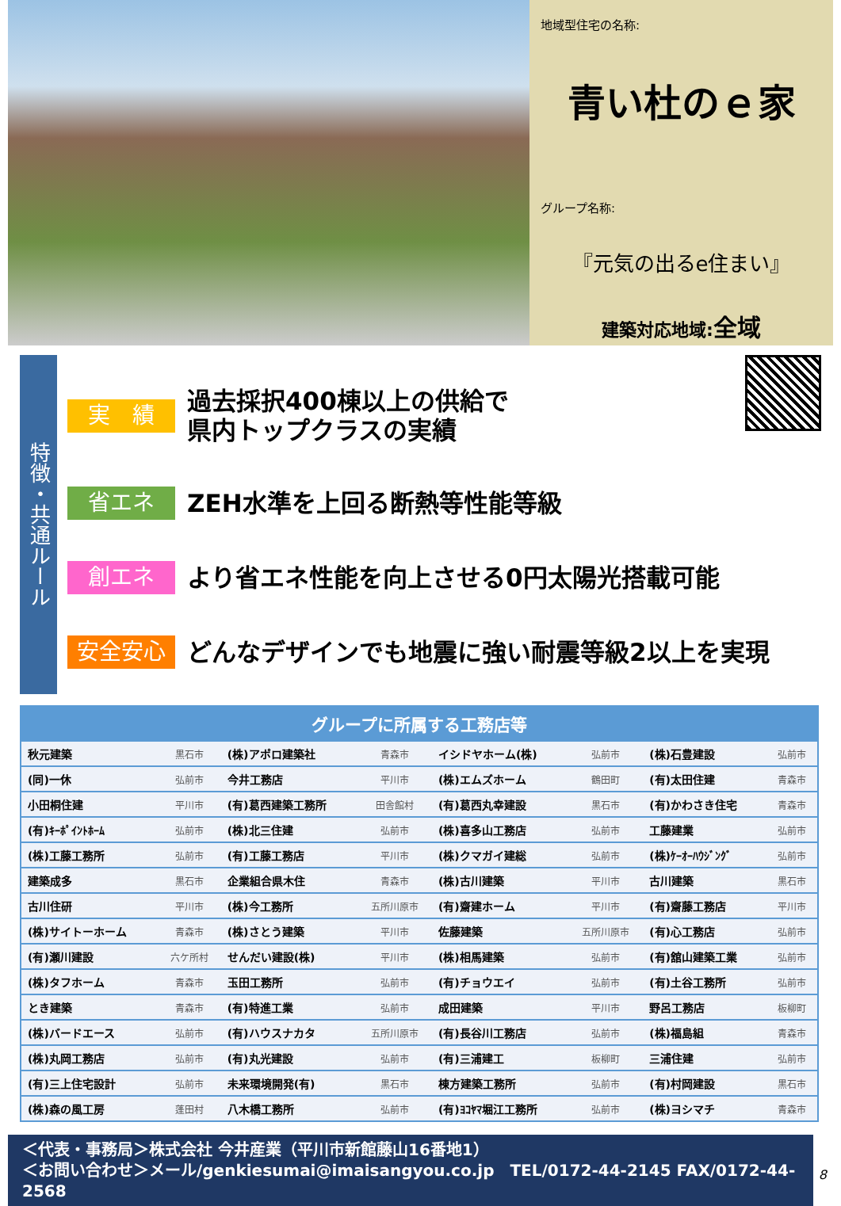地域型住宅の名称:
青い杜のｅ家
グループ名称:
『元気の出るe住まい』
建築対応地域:全域
特徴・共通ルール
実　績
過去採択400棟以上の供給で
県内トップクラスの実績
省エネ
ZEH水準を上回る断熱等性能等級
創エネ
より省エネ性能を向上させる0円太陽光搭載可能
安全安心
どんなデザインでも地震に強い耐震等級2以上を実現
| グループに所属する工務店等 | | | | | | | |
| --- | --- | --- | --- | --- | --- | --- | --- |
| 秋元建築 | 黒石市 | (株)アポロ建築社 | 青森市 | イシドヤホーム(株) | 弘前市 | (株)石豊建設 | 弘前市 |
| (同)一休 | 弘前市 | 今井工務店 | 平川市 | (株)エムズホーム | 鶴田町 | (有)太田住建 | 青森市 |
| 小田桐住建 | 平川市 | (有)葛西建築工務所 | 田舎館村 | (有)葛西丸幸建設 | 黒石市 | (有)かわさき住宅 | 青森市 |
| (有)ｷｰﾎﾟｲﾝﾄﾎｰﾑ | 弘前市 | (株)北三住建 | 弘前市 | (株)喜多山工務店 | 弘前市 | 工藤建業 | 弘前市 |
| (株)工藤工務所 | 弘前市 | (有)工藤工務店 | 平川市 | (株)クマガイ建総 | 弘前市 | (株)ｹｰｵｰﾊｳｼﾞﾝｸﾞ | 弘前市 |
| 建築成多 | 黒石市 | 企業組合県木住 | 青森市 | (株)古川建築 | 平川市 | 古川建築 | 黒石市 |
| 古川住研 | 平川市 | (株)今工務所 | 五所川原市 | (有)齋建ホーム | 平川市 | (有)齋藤工務店 | 平川市 |
| (株)サイトーホーム | 青森市 | (株)さとう建築 | 平川市 | 佐藤建築 | 五所川原市 | (有)心工務店 | 弘前市 |
| (有)瀬川建設 | 六ケ所村 | せんだい建設(株) | 平川市 | (株)相馬建築 | 弘前市 | (有)舘山建築工業 | 弘前市 |
| (株)タフホーム | 青森市 | 玉田工務所 | 弘前市 | (有)チョウエイ | 弘前市 | (有)土谷工務所 | 弘前市 |
| とき建築 | 青森市 | (有)特進工業 | 弘前市 | 成田建築 | 平川市 | 野呂工務店 | 板柳町 |
| (株)バードエース | 弘前市 | (有)ハウスナカタ | 五所川原市 | (有)長谷川工務店 | 弘前市 | (株)福島組 | 青森市 |
| (株)丸岡工務店 | 弘前市 | (有)丸光建設 | 弘前市 | (有)三浦建工 | 板柳町 | 三浦住建 | 弘前市 |
| (有)三上住宅設計 | 弘前市 | 未来環境開発(有) | 黒石市 | 棟方建築工務所 | 弘前市 | (有)村岡建設 | 黒石市 |
| (株)森の風工房 | 蓬田村 | 八木橋工務所 | 弘前市 | (有)ﾖｺﾔﾏ堀江工務所 | 弘前市 | (株)ヨシマチ | 青森市 |
＜代表・事務局＞株式会社 今井産業（平川市新館藤山16番地1）
＜お問い合わせ＞メール/genkiesumai@imaisangyou.co.jp　TEL/0172-44-2145 FAX/0172-44-2568
8